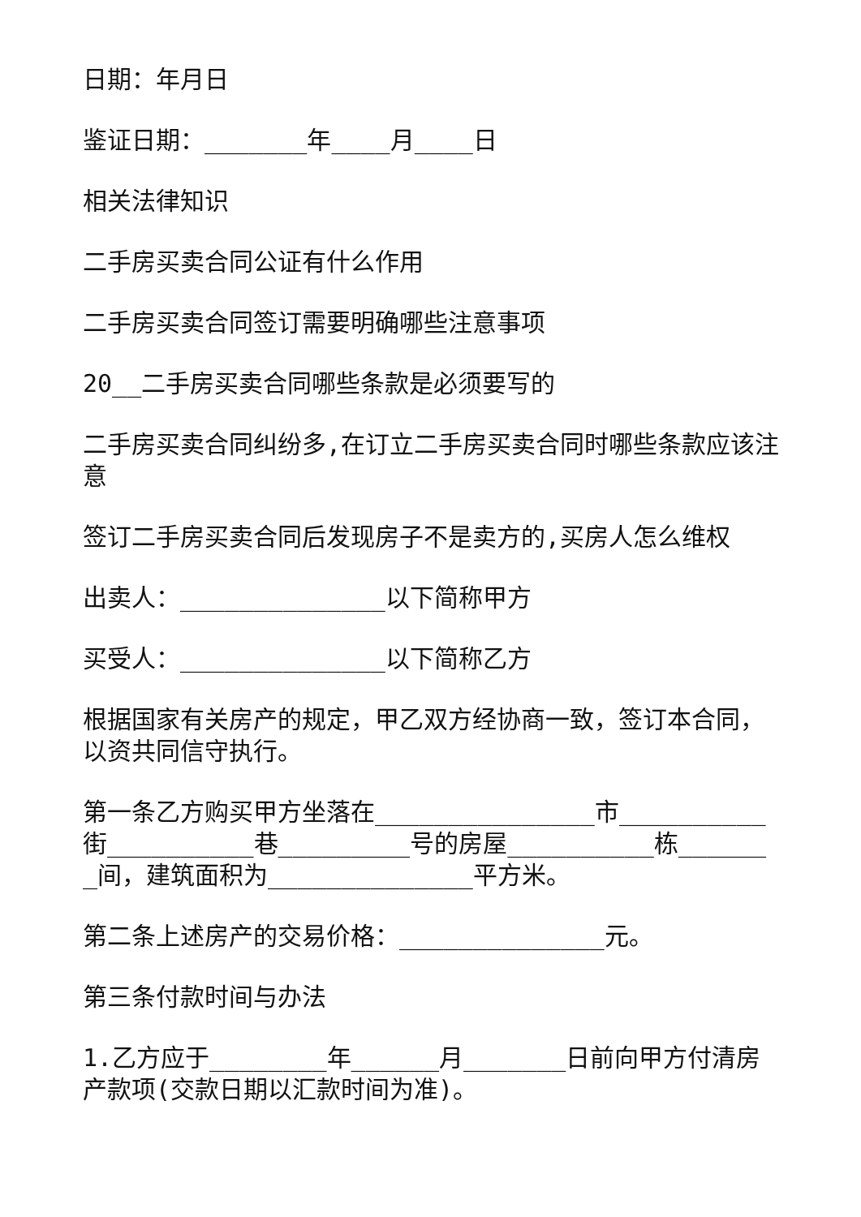日期：年月日
鉴证日期：_______年____月____日
相关法律知识
二手房买卖合同公证有什么作用
二手房买卖合同签订需要明确哪些注意事项
20__二手房买卖合同哪些条款是必须要写的
二手房买卖合同纠纷多,在订立二手房买卖合同时哪些条款应该注意
签订二手房买卖合同后发现房子不是卖方的,买房人怎么维权
出卖人：______________以下简称甲方
买受人：______________以下简称乙方
根据国家有关房产的规定，甲乙双方经协商一致，签订本合同，以资共同信守执行。
第一条乙方购买甲方坐落在_______________市__________街__________巷_________号的房屋__________栋_______间，建筑面积为______________平方米。
第二条上述房产的交易价格：______________元。
第三条付款时间与办法
1.乙方应于________年______月_______日前向甲方付清房产款项(交款日期以汇款时间为准)。